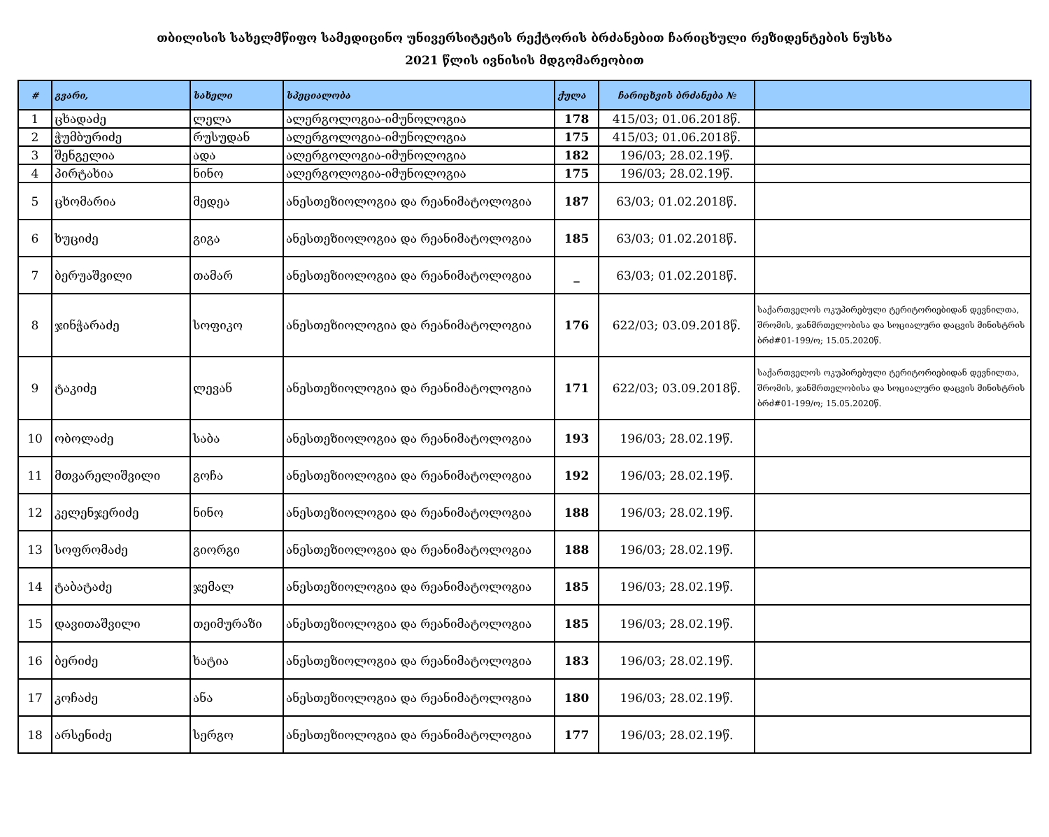თბილისის სახელმწიფო სამედიცინო უნივერსიტეტის რექტორის ბრძანებით ჩარიცხული რეზიდენტების ნუსხა
2021 წლის ივნისის მდგომარეობით
| # | გვარი, | სახელი | სპეციალობა | ქულა | ჩარიცხვის ბრძანება № | |
| --- | --- | --- | --- | --- | --- | --- |
| 1 | ცხადაძე | ლელა | ალერგოლოგია-იმუნოლოგია | 178 | 415/03; 01.06.2018წ. | |
| 2 | ჭუმბურიძე | რუსუდან | ალერგოლოგია-იმუნოლოგია | 175 | 415/03; 01.06.2018წ. | |
| 3 | შენგელია | ადა | ალერგოლოგია-იმუნოლოგია | 182 | 196/03; 28.02.19წ. | |
| 4 | პირტახია | ნინო | ალერგოლოგია-იმუნოლოგია | 175 | 196/03; 28.02.19წ. | |
| 5 | ცხომარია | მედეა | ანესთეზიოლოგია და რეანიმატოლოგია | 187 | 63/03; 01.02.2018წ. | |
| 6 | ხუციძე | გიგა | ანესთეზიოლოგია და რეანიმატოლოგია | 185 | 63/03; 01.02.2018წ. | |
| 7 | ბერუაშვილი | თამარ | ანესთეზიოლოგია და რეანიმატოლოგია | _ | 63/03; 01.02.2018წ. | |
| 8 | ჯინჭარაძე | სოფიკო | ანესთეზიოლოგია და რეანიმატოლოგია | 176 | 622/03; 03.09.2018წ. | საქართველოს ოკუპირებული ტერიტორიებიდან დევნილთა, შრომის, ჯანმრთელობისა და სოციალური დაცვის მინისტრის ბრძ#01-199/ო; 15.05.2020წ. |
| 9 | ტაკიძე | ლევან | ანესთეზიოლოგია და რეანიმატოლოგია | 171 | 622/03; 03.09.2018წ. | საქართველოს ოკუპირებული ტერიტორიებიდან დევნილთა, შრომის, ჯანმრთელობისა და სოციალური დაცვის მინისტრის ბრძ#01-199/ო; 15.05.2020წ. |
| 10 | ობოლაძე | საბა | ანესთეზიოლოგია და რეანიმატოლოგია | 193 | 196/03; 28.02.19წ. | |
| 11 | მთვარელიშვილი | გოჩა | ანესთეზიოლოგია და რეანიმატოლოგია | 192 | 196/03; 28.02.19წ. | |
| 12 | კელენჯერიძე | ნინო | ანესთეზიოლოგია და რეანიმატოლოგია | 188 | 196/03; 28.02.19წ. | |
| 13 | სოფრომაძე | გიორგი | ანესთეზიოლოგია და რეანიმატოლოგია | 188 | 196/03; 28.02.19წ. | |
| 14 | ტაბატაძე | ჯემალ | ანესთეზიოლოგია და რეანიმატოლოგია | 185 | 196/03; 28.02.19წ. | |
| 15 | დავითაშვილი | თეიმურაზი | ანესთეზიოლოგია და რეანიმატოლოგია | 185 | 196/03; 28.02.19წ. | |
| 16 | ბერიძე | ხატია | ანესთეზიოლოგია და რეანიმატოლოგია | 183 | 196/03; 28.02.19წ. | |
| 17 | კოჩაძე | ანა | ანესთეზიოლოგია და რეანიმატოლოგია | 180 | 196/03; 28.02.19წ. | |
| 18 | არსენიძე | სერგო | ანესთეზიოლოგია და რეანიმატოლოგია | 177 | 196/03; 28.02.19წ. | |